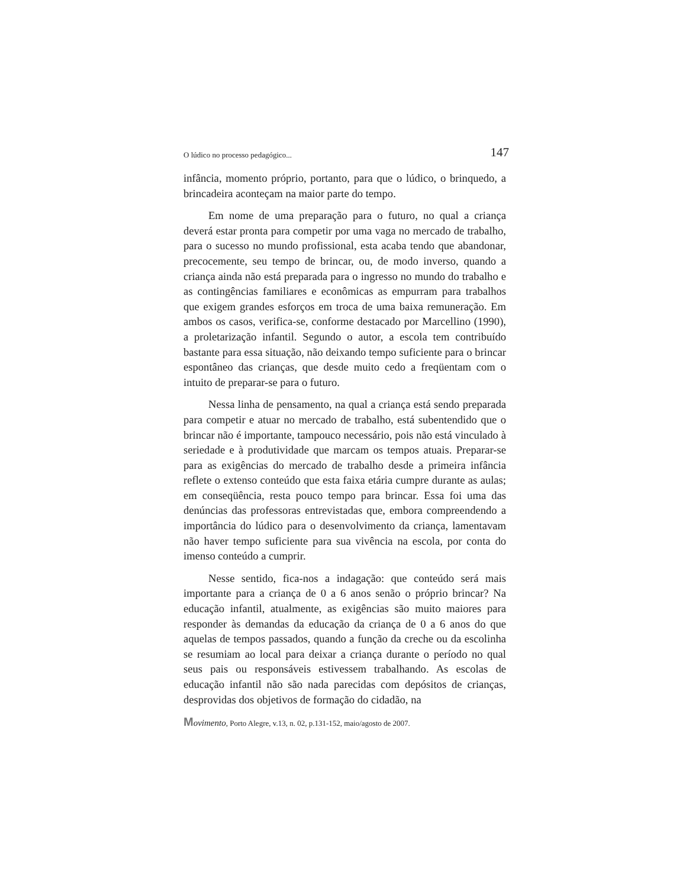O lúdico no processo pedagógico... 147
infância, momento próprio, portanto, para que o lúdico, o brinquedo, a brincadeira aconteçam na maior parte do tempo.
Em nome de uma preparação para o futuro, no qual a criança deverá estar pronta para competir por uma vaga no mercado de trabalho, para o sucesso no mundo profissional, esta acaba tendo que abandonar, precocemente, seu tempo de brincar, ou, de modo inverso, quando a criança ainda não está preparada para o ingresso no mundo do trabalho e as contingências familiares e econômicas as empurram para trabalhos que exigem grandes esforços em troca de uma baixa remuneração. Em ambos os casos, verifica-se, conforme destacado por Marcellino (1990), a proletarização infantil. Segundo o autor, a escola tem contribuído bastante para essa situação, não deixando tempo suficiente para o brincar espontâneo das crianças, que desde muito cedo a freqüentam com o intuito de preparar-se para o futuro.
Nessa linha de pensamento, na qual a criança está sendo preparada para competir e atuar no mercado de trabalho, está subentendido que o brincar não é importante, tampouco necessário, pois não está vinculado à seriedade e à produtividade que marcam os tempos atuais. Preparar-se para as exigências do mercado de trabalho desde a primeira infância reflete o extenso conteúdo que esta faixa etária cumpre durante as aulas; em conseqüência, resta pouco tempo para brincar. Essa foi uma das denúncias das professoras entrevistadas que, embora compreendendo a importância do lúdico para o desenvolvimento da criança, lamentavam não haver tempo suficiente para sua vivência na escola, por conta do imenso conteúdo a cumprir.
Nesse sentido, fica-nos a indagação: que conteúdo será mais importante para a criança de 0 a 6 anos senão o próprio brincar? Na educação infantil, atualmente, as exigências são muito maiores para responder às demandas da educação da criança de 0 a 6 anos do que aquelas de tempos passados, quando a função da creche ou da escolinha se resumiam ao local para deixar a criança durante o período no qual seus pais ou responsáveis estivessem trabalhando. As escolas de educação infantil não são nada parecidas com depósitos de crianças, desprovidas dos objetivos de formação do cidadão, na
Movimento, Porto Alegre, v.13, n. 02, p.131-152, maio/agosto de 2007.